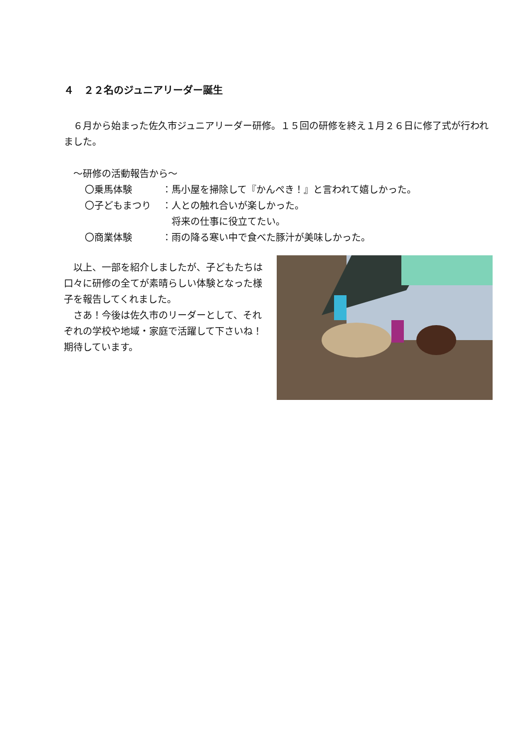４　２２名のジュニアリーダー誕生
　６月から始まった佐久市ジュニアリーダー研修。１５回の研修を終え１月２６日に修了式が行われました。
　～研修の活動報告から～
〇乗馬体験 ：馬小屋を掃除して『かんぺき！』と言われて嬉しかった。
〇子どもまつり ：人との触れ合いが楽しかった。
　将来の仕事に役立てたい。
〇商業体験 ：雨の降る寒い中で食べた豚汁が美味しかった。
　以上、一部を紹介しましたが、子どもたちは口々に研修の全てが素晴らしい体験となった様子を報告してくれました。
　さあ！今後は佐久市のリーダーとして、それぞれの学校や地域・家庭で活躍して下さいね！期待しています。